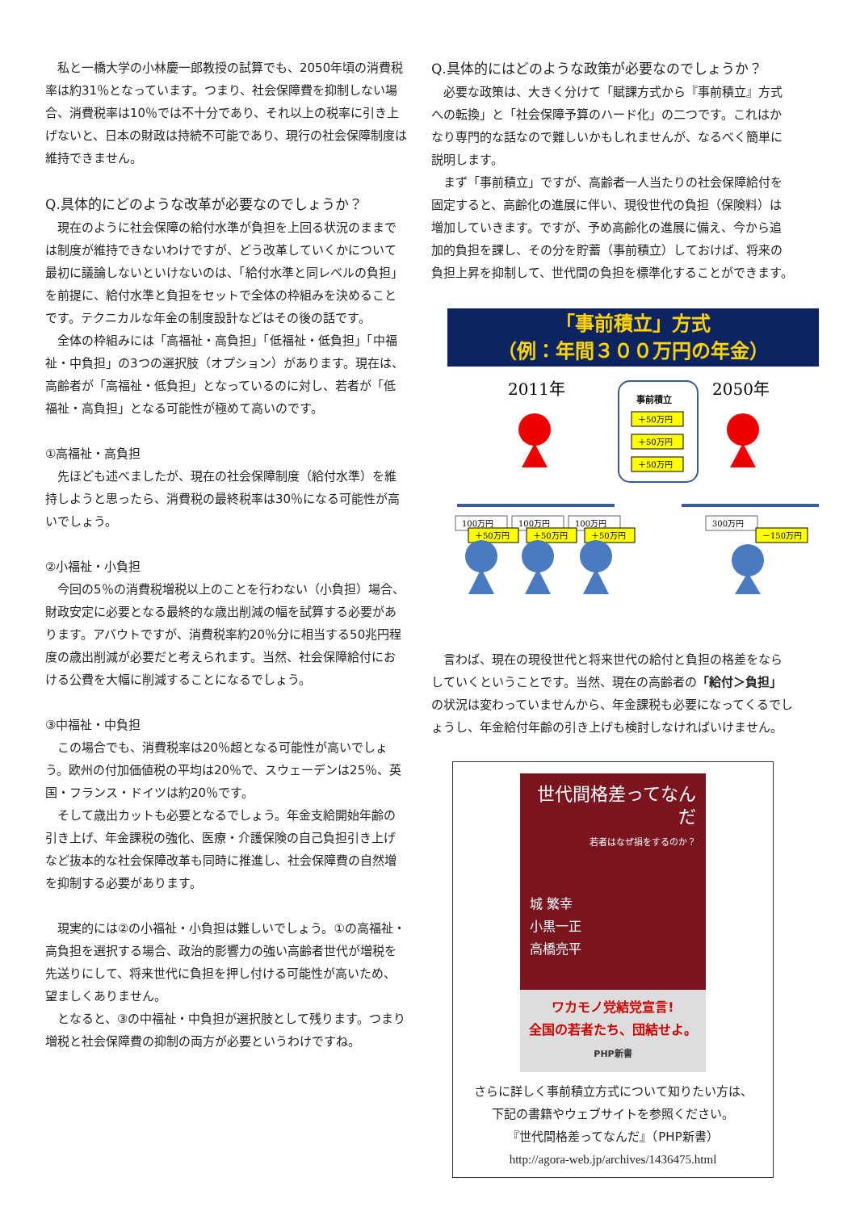私と一橋大学の小林慶一郎教授の試算でも、2050年頃の消費税率は約31％となっています。つまり、社会保障費を抑制しない場合、消費税率は10％では不十分であり、それ以上の税率に引き上げないと、日本の財政は持続不可能であり、現行の社会保障制度は維持できません。
Q.具体的にどのような改革が必要なのでしょうか？
現在のように社会保障の給付水準が負担を上回る状況のままでは制度が維持できないわけですが、どう改革していくかについて最初に議論しないといけないのは、「給付水準と同レベルの負担」を前提に、給付水準と負担をセットで全体の枠組みを決めることです。テクニカルな年金の制度設計などはその後の話です。
全体の枠組みには「高福祉・高負担」「低福祉・低負担」「中福祉・中負担」の3つの選択肢（オプション）があります。現在は、高齢者が「高福祉・低負担」となっているのに対し、若者が「低福祉・高負担」となる可能性が極めて高いのです。
①高福祉・高負担
先ほども述べましたが、現在の社会保障制度（給付水準）を維持しようと思ったら、消費税の最終税率は30％になる可能性が高いでしょう。
②小福祉・小負担
今回の5％の消費税増税以上のことを行わない（小負担）場合、財政安定に必要となる最終的な歳出削減の幅を試算する必要があります。アバウトですが、消費税率約20％分に相当する50兆円程度の歳出削減が必要だと考えられます。当然、社会保障給付における公費を大幅に削減することになるでしょう。
③中福祉・中負担
この場合でも、消費税率は20％超となる可能性が高いでしょう。欧州の付加価値税の平均は20％で、スウェーデンは25％、英国・フランス・ドイツは約20％です。
そして歳出カットも必要となるでしょう。年金支給開始年齢の引き上げ、年金課税の強化、医療・介護保険の自己負担引き上げなど抜本的な社会保障改革も同時に推進し、社会保障費の自然増を抑制する必要があります。
現実的には②の小福祉・小負担は難しいでしょう。①の高福祉・高負担を選択する場合、政治的影響力の強い高齢者世代が増税を先送りにして、将来世代に負担を押し付ける可能性が高いため、望ましくありません。
となると、③の中福祉・中負担が選択肢として残ります。つまり増税と社会保障費の抑制の両方が必要というわけですね。
Q.具体的にはどのような政策が必要なのでしょうか？
必要な政策は、大きく分けて「賦課方式から『事前積立』方式への転換」と「社会保障予算のハード化」の二つです。これはかなり専門的な話なので難しいかもしれませんが、なるべく簡単に説明します。
まず「事前積立」ですが、高齢者一人当たりの社会保障給付を固定すると、高齢化の進展に伴い、現役世代の負担（保険料）は増加していきます。ですが、予め高齢化の進展に備え、今から追加的負担を課し、その分を貯蓄（事前積立）しておけば、将来の負担上昇を抑制して、世代間の負担を標準化することができます。
「事前積立」方式
（例：年間３００万円の年金）
2011年
2050年
事前積立
＋50万円
＋50万円
＋50万円
100万円
100万円
100万円
300万円
＋50万円
＋50万円
＋50万円
－150万円
言わば、現在の現役世代と将来世代の給付と負担の格差をならしていくということです。当然、現在の高齢者の「給付＞負担」の状況は変わっていませんから、年金課税も必要になってくるでしょうし、年金給付年齢の引き上げも検討しなければいけません。
世代間格差ってなんだ
若者はなぜ損をするのか？
城 繁幸
小黒一正
高橋亮平
ワカモノ党結党宣言!
全国の若者たち、団結せよ。
PHP新書
さらに詳しく事前積立方式について知りたい方は、
下記の書籍やウェブサイトを参照ください。
『世代間格差ってなんだ』（PHP新書）
http://agora-web.jp/archives/1436475.html